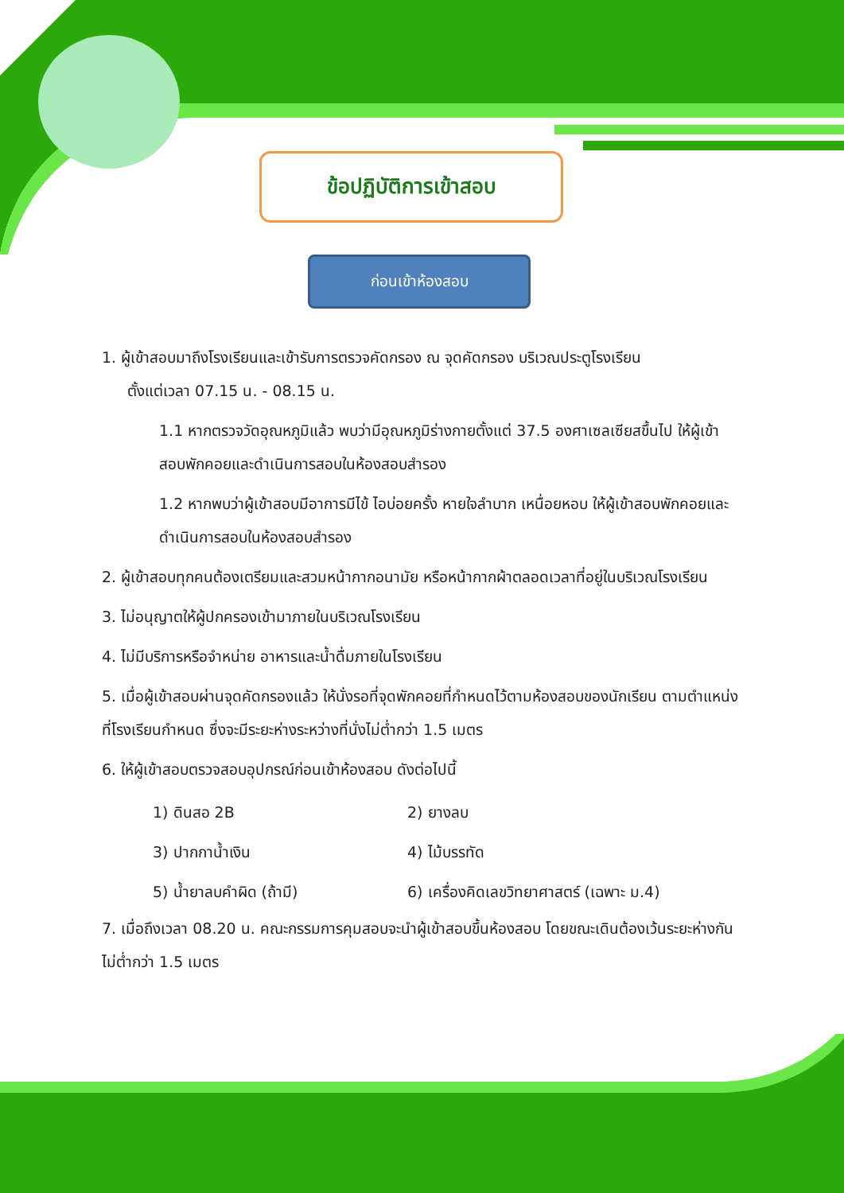ข้อปฏิบัติการเข้าสอบ
ก่อนเข้าห้องสอบ
1. ผู้เข้าสอบมาถึงโรงเรียนและเข้ารับการตรวจคัดกรอง ณ จุดคัดกรอง บริเวณประตูโรงเรียน
ตั้งแต่เวลา 07.15 น. - 08.15 น.
1.1 หากตรวจวัดอุณหภูมิแล้ว พบว่ามีอุณหภูมิร่างกายตั้งแต่ 37.5 องศาเซลเซียสขึ้นไป ให้ผู้เข้าสอบพักคอยและดำเนินการสอบในห้องสอบสำรอง
1.2 หากพบว่าผู้เข้าสอบมีอาการมีไข้ ไอบ่อยครั้ง หายใจลำบาก เหนื่อยหอบ ให้ผู้เข้าสอบพักคอยและดำเนินการสอบในห้องสอบสำรอง
2. ผู้เข้าสอบทุกคนต้องเตรียมและสวมหน้ากากอนามัย หรือหน้ากากผ้าตลอดเวลาที่อยู่ในบริเวณโรงเรียน
3. ไม่อนุญาตให้ผู้ปกครองเข้ามาภายในบริเวณโรงเรียน
4. ไม่มีบริการหรือจำหน่าย อาหารและน้ำดื่มภายในโรงเรียน
5. เมื่อผู้เข้าสอบผ่านจุดคัดกรองแล้ว ให้นั่งรอที่จุดพักคอยที่กำหนดไว้ตามห้องสอบของนักเรียน ตามตำแหน่งที่โรงเรียนกำหนด ซึ่งจะมีระยะห่างระหว่างที่นั่งไม่ต่ำกว่า 1.5 เมตร
6. ให้ผู้เข้าสอบตรวจสอบอุปกรณ์ก่อนเข้าห้องสอบ ดังต่อไปนี้
1) ดินสอ 2B
2) ยางลบ
3) ปากกาน้ำเงิน
4) ไม้บรรทัด
5) น้ำยาลบคำผิด (ถ้ามี)
6) เครื่องคิดเลขวิทยาศาสตร์ (เฉพาะ ม.4)
7. เมื่อถึงเวลา 08.20 น. คณะกรรมการคุมสอบจะนำผู้เข้าสอบขึ้นห้องสอบ โดยขณะเดินต้องเว้นระยะห่างกัน ไม่ต่ำกว่า 1.5 เมตร